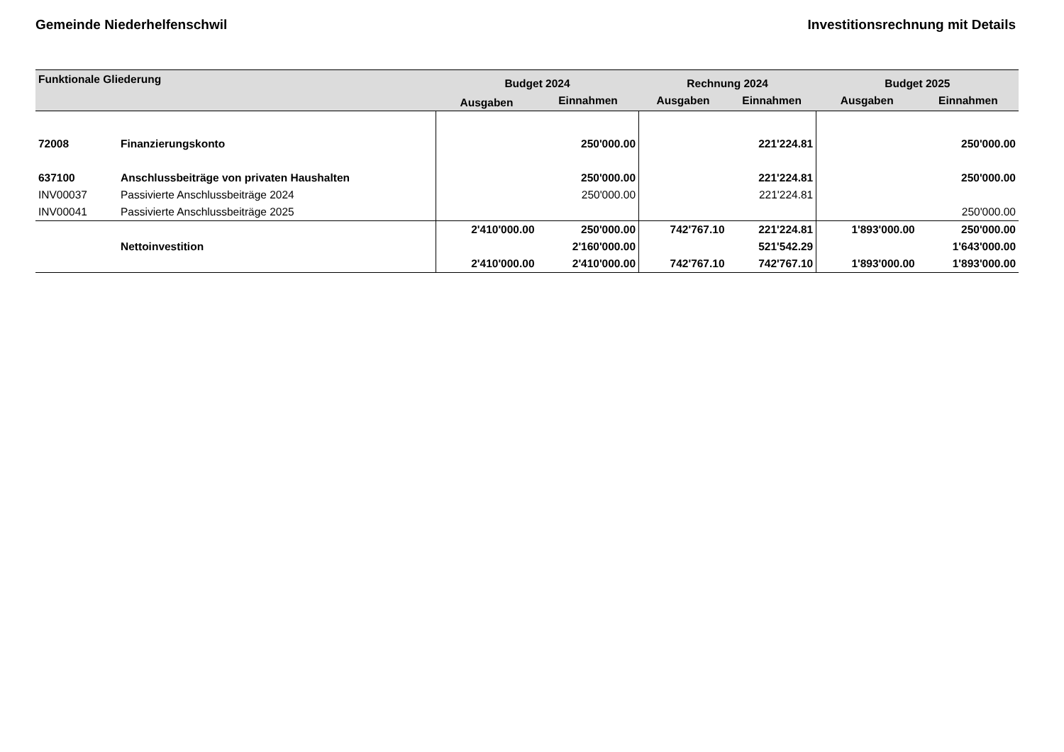Gemeinde Niederhelfenschwil Investitionsrechnung mit Details
| Funktionale Gliederung | | Budget 2024 | | Rechnung 2024 | | Budget 2025 | |
| --- | --- | --- | --- | --- | --- | --- | --- |
| | | Ausgaben | Einnahmen | Ausgaben | Einnahmen | Ausgaben | Einnahmen |
| 72008 | Finanzierungskonto | | 250'000.00 | | 221'224.81 | | 250'000.00 |
| 637100 | Anschlussbeiträge von privaten Haushalten | | 250'000.00 | | 221'224.81 | | 250'000.00 |
| INV00037 | Passivierte Anschlussbeiträge 2024 | | 250'000.00 | | 221'224.81 | | |
| INV00041 | Passivierte Anschlussbeiträge 2025 | | | | | | 250'000.00 |
| | | 2'410'000.00 | 250'000.00 | 742'767.10 | 221'224.81 | 1'893'000.00 | 250'000.00 |
| | Nettoinvestition | | 2'160'000.00 | | 521'542.29 | | 1'643'000.00 |
| | | 2'410'000.00 | 2'410'000.00 | 742'767.10 | 742'767.10 | 1'893'000.00 | 1'893'000.00 |